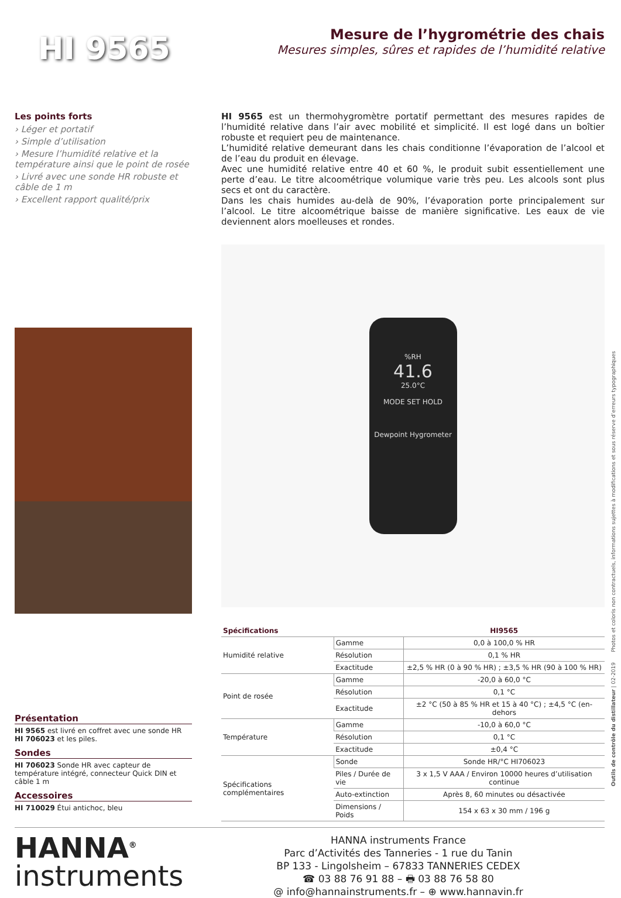HI 9565
Mesure de l’hygrométrie des chais
Mesures simples, sûres et rapides de l’humidité relative
Les points forts
› Léger et portatif
› Simple d’utilisation
› Mesure l’humidité relative et la température ainsi que le point de rosée
› Livré avec une sonde HR robuste et câble de 1 m
› Excellent rapport qualité/prix
Présentation
HI 9565 est livré en coffret avec une sonde HR HI 706023 et les piles.
Sondes
HI 706023 Sonde HR avec capteur de température intégré, connecteur Quick DIN et câble 1 m
Accessoires
HI 710029 Étui antichoc, bleu
HI 9565 est un thermohygromètre portatif permettant des mesures rapides de l’humidité relative dans l’air avec mobilité et simplicité. Il est logé dans un boîtier robuste et requiert peu de maintenance.
L’humidité relative demeurant dans les chais conditionne l’évaporation de l’alcool et de l’eau du produit en élevage.
Avec une humidité relative entre 40 et 60 %, le produit subit essentiellement une perte d’eau. Le titre alcoométrique volumique varie très peu. Les alcools sont plus secs et ont du caractère.
Dans les chais humides au-delà de 90%, l’évaporation porte principalement sur l’alcool. Le titre alcoométrique baisse de manière significative. Les eaux de vie deviennent alors moelleuses et rondes.
%RH
41.6
25.0°C
MODE SET HOLD
Dewpoint Hygrometer
| Spécifications | | HI9565 |
| --- | --- | --- |
| Humidité relative | Gamme | 0,0 à 100,0 % HR |
| | Résolution | 0,1 % HR |
| | Exactitude | ±2,5 % HR (0 à 90 % HR) ; ±3,5 % HR (90 à 100 % HR) |
| Point de rosée | Gamme | -20,0 à 60,0 °C |
| | Résolution | 0,1 °C |
| | Exactitude | ±2 °C (50 à 85 % HR et 15 à 40 °C) ; ±4,5 °C (en-dehors |
| Température | Gamme | -10,0 à 60,0 °C |
| | Résolution | 0,1 °C |
| | Exactitude | ±0,4 °C |
| Spécifications complémentaires | Sonde | Sonde HR/°C HI706023 |
| | Piles / Durée de vie | 3 x 1,5 V AAA / Environ 10000 heures d’utilisation continue |
| | Auto-extinction | Après 8, 60 minutes ou désactivée |
| | Dimensions / Poids | 154 x 63 x 30 mm / 196 g |
HANNA<sup>®</sup>
instruments
HANNA instruments France
Parc d’Activités des Tanneries - 1 rue du Tanin
BP 133 - Lingolsheim – 67833 TANNERIES CEDEX
☎ 03 88 76 91 88 – 🖶 03 88 76 58 80
@ info@hannainstruments.fr – ⊕ www.hannavin.fr
Outils de contrôle du distillateur | 02-2019 Photos et coloris non contractuels, informations sujettes à modifications et sous réserve d’erreurs typographiques